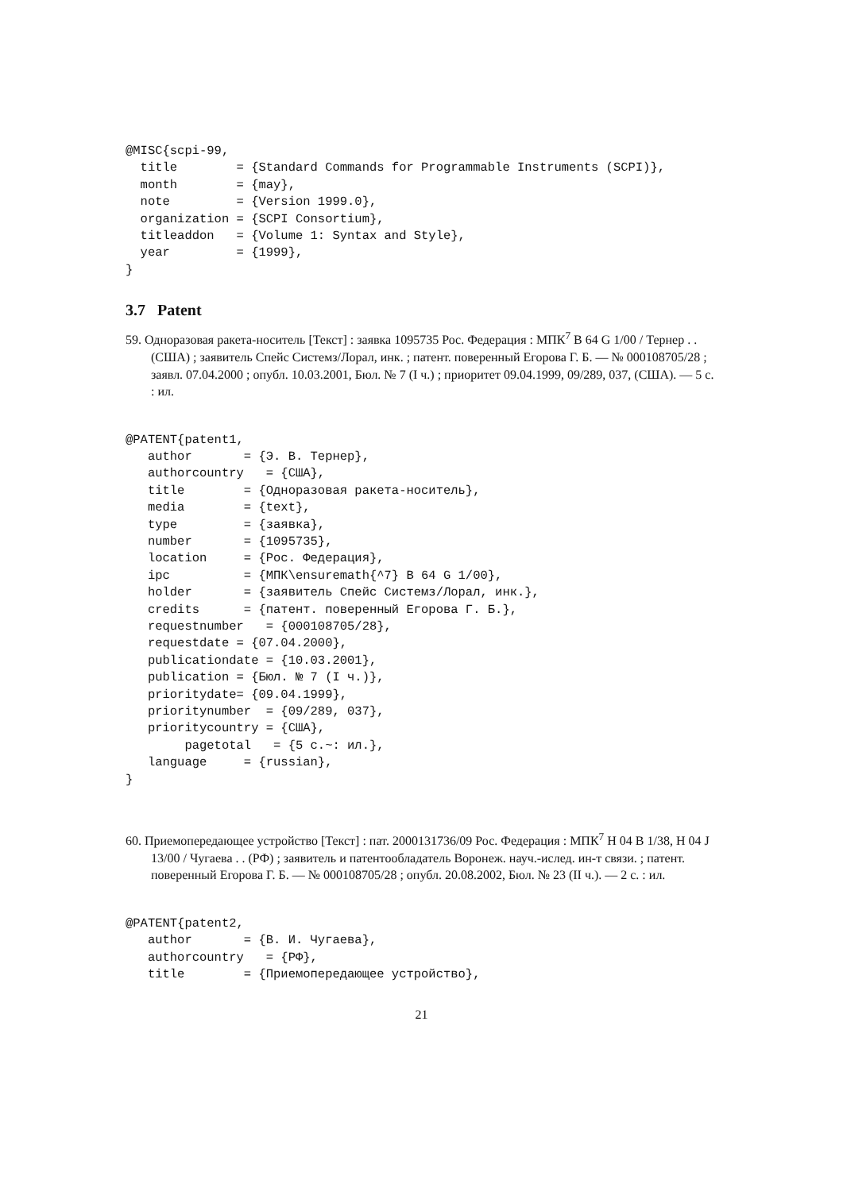@MISC{scpi-99,
  title        = {Standard Commands for Programmable Instruments (SCPI)},
  month        = {may},
  note         = {Version 1999.0},
  organization = {SCPI Consortium},
  titleaddon   = {Volume 1: Syntax and Style},
  year         = {1999},
}
3.7 Patent
59. Одноразовая ракета-носитель [Текст] : заявка 1095735 Рос. Федерация : МПК<sup>7</sup> B 64 G 1/00 / Тернер . . (США) ; заявитель Спейс Системз/Лорал, инк. ; патент. поверенный Егорова Г. Б. — № 000108705/28 ; заявл. 07.04.2000 ; опубл. 10.03.2001, Бюл. № 7 (I ч.) ; приоритет 09.04.1999, 09/289, 037, (США). — 5 с. : ил.
@PATENT{patent1,
   author       = {Э. В. Тернер},
   authorcountry   = {США},
   title        = {Одноразовая ракета-носитель},
   media        = {text},
   type         = {заявка},
   number       = {1095735},
   location     = {Рос. Федерация},
   ipc          = {МПК\ensuremath{^7} B 64 G 1/00},
   holder       = {заявитель Спейс Системз/Лорал, инк.},
   credits      = {патент. поверенный Егорова Г. Б.},
   requestnumber   = {000108705/28},
   requestdate = {07.04.2000},
   publicationdate = {10.03.2001},
   publication = {Бюл. № 7 (I ч.)},
   prioritydate= {09.04.1999},
   prioritynumber  = {09/289, 037},
   prioritycountry = {США},
        pagetotal   = {5 с.~: ил.},
   language     = {russian},
}
60. Приемопередающее устройство [Текст] : пат. 2000131736/09 Рос. Федерация : МПК<sup>7</sup> H 04 B 1/38, H 04 J 13/00 / Чугаева . . (РФ) ; заявитель и патентообладатель Воронеж. науч.-ислед. ин-т связи. ; патент. поверенный Егорова Г. Б. — № 000108705/28 ; опубл. 20.08.2002, Бюл. № 23 (II ч.). — 2 с. : ил.
@PATENT{patent2,
   author       = {В. И. Чугаева},
   authorcountry   = {РФ},
   title        = {Приемопередающее устройство},
21